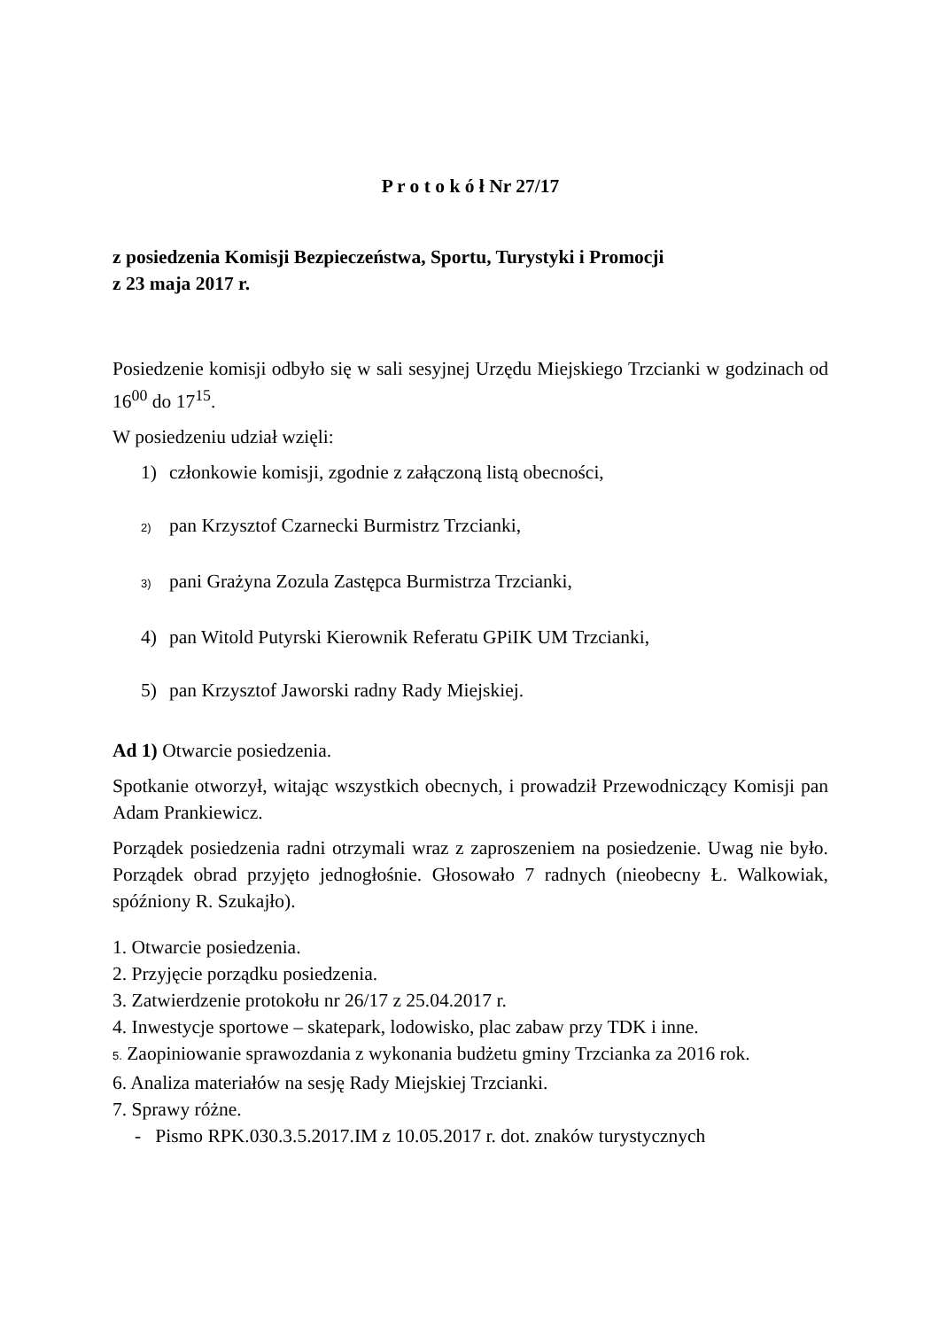P r o t o k ó ł Nr 27/17
z posiedzenia Komisji Bezpieczeństwa, Sportu, Turystyki i Promocji
z 23 maja 2017 r.
Posiedzenie komisji odbyło się w sali sesyjnej Urzędu Miejskiego Trzcianki w godzinach od 16<sup>00</sup> do 17<sup>15</sup>.
W posiedzeniu udział wzięli:
1) członkowie komisji, zgodnie z załączoną listą obecności,
2) pan Krzysztof Czarnecki Burmistrz Trzcianki,
3) pani Grażyna Zozula Zastępca Burmistrza Trzcianki,
4) pan Witold Putyrski Kierownik Referatu GPiIK UM Trzcianki,
5) pan Krzysztof Jaworski radny Rady Miejskiej.
Ad 1) Otwarcie posiedzenia.
Spotkanie otworzył, witając wszystkich obecnych, i prowadził Przewodniczący Komisji pan Adam Prankiewicz.
Porządek posiedzenia radni otrzymali wraz z zaproszeniem na posiedzenie. Uwag nie było. Porządek obrad przyjęto jednogłośnie. Głosowało 7 radnych (nieobecny Ł. Walkowiak, spóźniony R. Szukajło).
1. Otwarcie posiedzenia.
2. Przyjęcie porządku posiedzenia.
3. Zatwierdzenie protokołu nr 26/17 z 25.04.2017 r.
4. Inwestycje sportowe – skatepark, lodowisko, plac zabaw przy TDK i inne.
5. Zaopiniowanie sprawozdania z wykonania budżetu gminy Trzcianka za 2016 rok.
6. Analiza materiałów na sesję Rady Miejskiej Trzcianki.
7. Sprawy różne.
- Pismo RPK.030.3.5.2017.IM z 10.05.2017 r. dot. znaków turystycznych